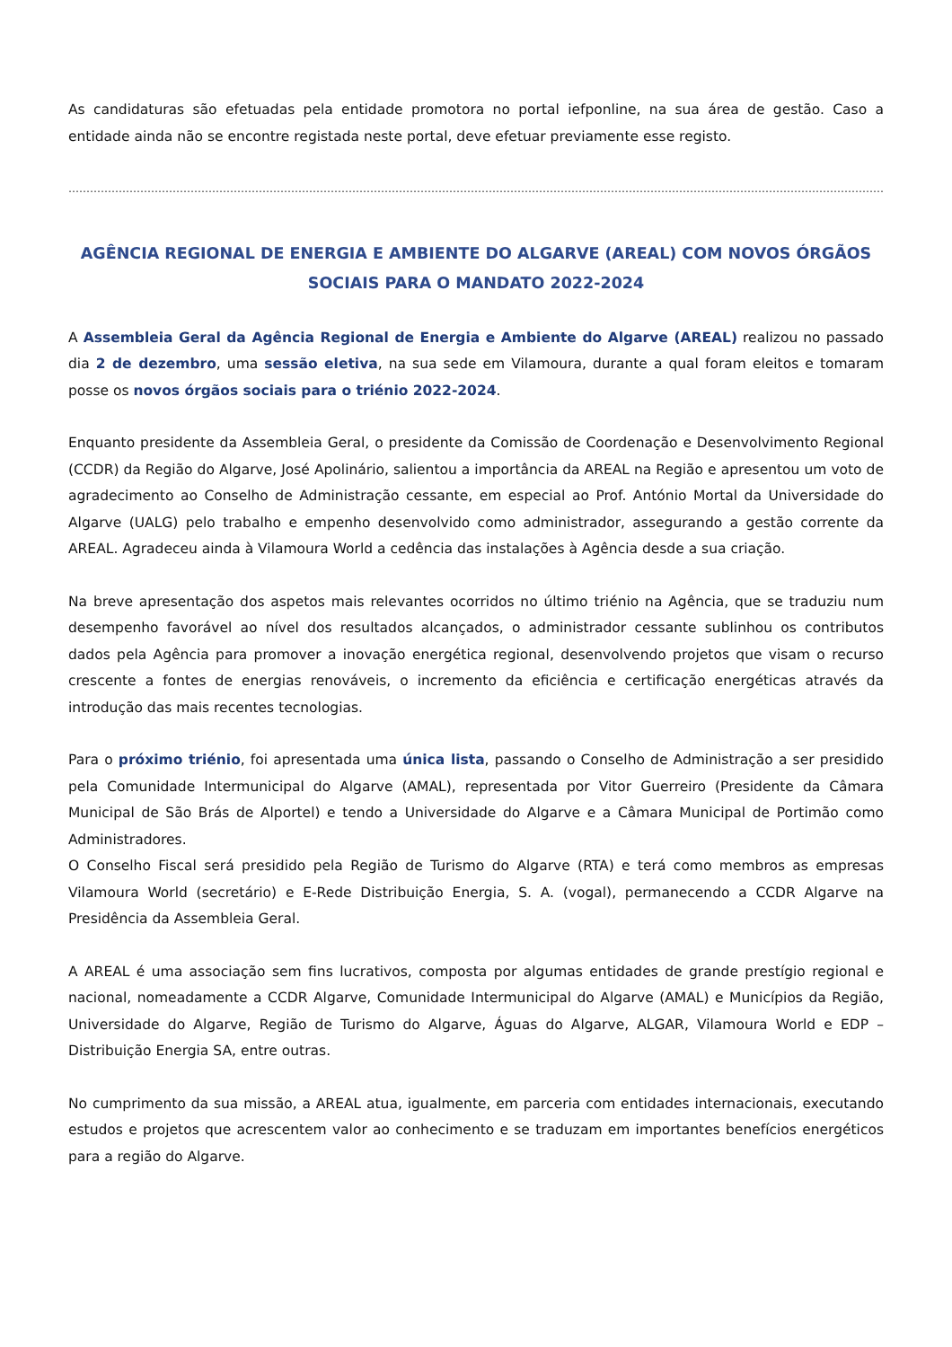As candidaturas são efetuadas pela entidade promotora no portal iefponline, na sua área de gestão. Caso a entidade ainda não se encontre registada neste portal, deve efetuar previamente esse registo.
……………………………………………………………………………………………………………………………………………………………………………………………………………………………………
AGÊNCIA REGIONAL DE ENERGIA E AMBIENTE DO ALGARVE (AREAL) COM NOVOS ÓRGÃOS SOCIAIS PARA O MANDATO 2022-2024
A Assembleia Geral da Agência Regional de Energia e Ambiente do Algarve (AREAL) realizou no passado dia 2 de dezembro, uma sessão eletiva, na sua sede em Vilamoura, durante a qual foram eleitos e tomaram posse os novos órgãos sociais para o triénio 2022-2024.
Enquanto presidente da Assembleia Geral, o presidente da Comissão de Coordenação e Desenvolvimento Regional (CCDR) da Região do Algarve, José Apolinário, salientou a importância da AREAL na Região e apresentou um voto de agradecimento ao Conselho de Administração cessante, em especial ao Prof. António Mortal da Universidade do Algarve (UALG) pelo trabalho e empenho desenvolvido como administrador, assegurando a gestão corrente da AREAL. Agradeceu ainda à Vilamoura World a cedência das instalações à Agência desde a sua criação.
Na breve apresentação dos aspetos mais relevantes ocorridos no último triénio na Agência, que se traduziu num desempenho favorável ao nível dos resultados alcançados, o administrador cessante sublinhou os contributos dados pela Agência para promover a inovação energética regional, desenvolvendo projetos que visam o recurso crescente a fontes de energias renováveis, o incremento da eficiência e certificação energéticas através da introdução das mais recentes tecnologias.
Para o próximo triénio, foi apresentada uma única lista, passando o Conselho de Administração a ser presidido pela Comunidade Intermunicipal do Algarve (AMAL), representada por Vitor Guerreiro (Presidente da Câmara Municipal de São Brás de Alportel) e tendo a Universidade do Algarve e a Câmara Municipal de Portimão como Administradores.
O Conselho Fiscal será presidido pela Região de Turismo do Algarve (RTA) e terá como membros as empresas Vilamoura World (secretário) e E-Rede Distribuição Energia, S. A. (vogal), permanecendo a CCDR Algarve na Presidência da Assembleia Geral.
A AREAL é uma associação sem fins lucrativos, composta por algumas entidades de grande prestígio regional e nacional, nomeadamente a CCDR Algarve, Comunidade Intermunicipal do Algarve (AMAL) e Municípios da Região, Universidade do Algarve, Região de Turismo do Algarve, Águas do Algarve, ALGAR, Vilamoura World e EDP – Distribuição Energia SA, entre outras.
No cumprimento da sua missão, a AREAL atua, igualmente, em parceria com entidades internacionais, executando estudos e projetos que acrescentem valor ao conhecimento e se traduzam em importantes benefícios energéticos para a região do Algarve.